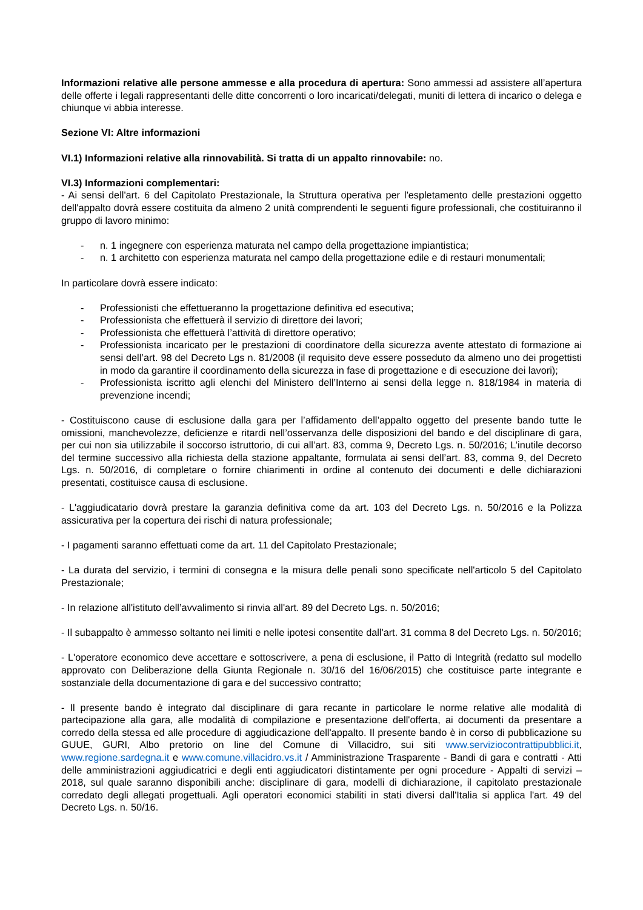Informazioni relative alle persone ammesse e alla procedura di apertura: Sono ammessi ad assistere all’apertura delle offerte i legali rappresentanti delle ditte concorrenti o loro incaricati/delegati, muniti di lettera di incarico o delega e chiunque vi abbia interesse.
Sezione VI: Altre informazioni
VI.1) Informazioni relative alla rinnovabilità. Si tratta di un appalto rinnovabile: no.
VI.3) Informazioni complementari:
- Ai sensi dell'art. 6 del Capitolato Prestazionale, la Struttura operativa per l'espletamento delle prestazioni oggetto dell'appalto dovrà essere costituita da almeno 2 unità comprendenti le seguenti figure professionali, che costituiranno il gruppo di lavoro minimo:
- n. 1 ingegnere con esperienza maturata nel campo della progettazione impiantistica;
- n. 1 architetto con esperienza maturata nel campo della progettazione edile e di restauri monumentali;
In particolare dovrà essere indicato:
- Professionisti che effettueranno la progettazione definitiva ed esecutiva;
- Professionista che effettuerà il servizio di direttore dei lavori;
- Professionista che effettuerà l’attività di direttore operativo;
- Professionista incaricato per le prestazioni di coordinatore della sicurezza avente attestato di formazione ai sensi dell’art. 98 del Decreto Lgs n. 81/2008 (il requisito deve essere posseduto da almeno uno dei progettisti in modo da garantire il coordinamento della sicurezza in fase di progettazione e di esecuzione dei lavori);
- Professionista iscritto agli elenchi del Ministero dell’Interno ai sensi della legge n. 818/1984 in materia di prevenzione incendi;
- Costituiscono cause di esclusione dalla gara per l’affidamento dell’appalto oggetto del presente bando tutte le omissioni, manchevolezze, deficienze e ritardi nell’osservanza delle disposizioni del bando e del disciplinare di gara, per cui non sia utilizzabile il soccorso istruttorio, di cui all’art. 83, comma 9, Decreto Lgs. n. 50/2016; L’inutile decorso del termine successivo alla richiesta della stazione appaltante, formulata ai sensi dell’art. 83, comma 9, del Decreto Lgs. n. 50/2016, di completare o fornire chiarimenti in ordine al contenuto dei documenti e delle dichiarazioni presentati, costituisce causa di esclusione.
- L'aggiudicatario dovrà prestare la garanzia definitiva come da art. 103 del Decreto Lgs. n. 50/2016 e la Polizza assicurativa per la copertura dei rischi di natura professionale;
- I pagamenti saranno effettuati come da art. 11 del Capitolato Prestazionale;
- La durata del servizio, i termini di consegna e la misura delle penali sono specificate nell'articolo 5 del Capitolato Prestazionale;
- In relazione all'istituto dell’avvalimento si rinvia all'art. 89 del Decreto Lgs. n. 50/2016;
- Il subappalto è ammesso soltanto nei limiti e nelle ipotesi consentite dall'art. 31 comma 8 del Decreto Lgs. n. 50/2016;
- L'operatore economico deve accettare e sottoscrivere, a pena di esclusione, il Patto di Integrità (redatto sul modello approvato con Deliberazione della Giunta Regionale n. 30/16 del 16/06/2015) che costituisce parte integrante e sostanziale della documentazione di gara e del successivo contratto;
- Il presente bando è integrato dal disciplinare di gara recante in particolare le norme relative alle modalità di partecipazione alla gara, alle modalità di compilazione e presentazione dell'offerta, ai documenti da presentare a corredo della stessa ed alle procedure di aggiudicazione dell'appalto. Il presente bando è in corso di pubblicazione su GUUE, GURI, Albo pretorio on line del Comune di Villacidro, sui siti www.serviziocontrattipubblici.it, www.regione.sardegna.it e www.comune.villacidro.vs.it / Amministrazione Trasparente - Bandi di gara e contratti - Atti delle amministrazioni aggiudicatrici e degli enti aggiudicatori distintamente per ogni procedure - Appalti di servizi – 2018, sul quale saranno disponibili anche: disciplinare di gara, modelli di dichiarazione, il capitolato prestazionale corredato degli allegati progettuali. Agli operatori economici stabiliti in stati diversi dall'Italia si applica l'art. 49 del Decreto Lgs. n. 50/16.